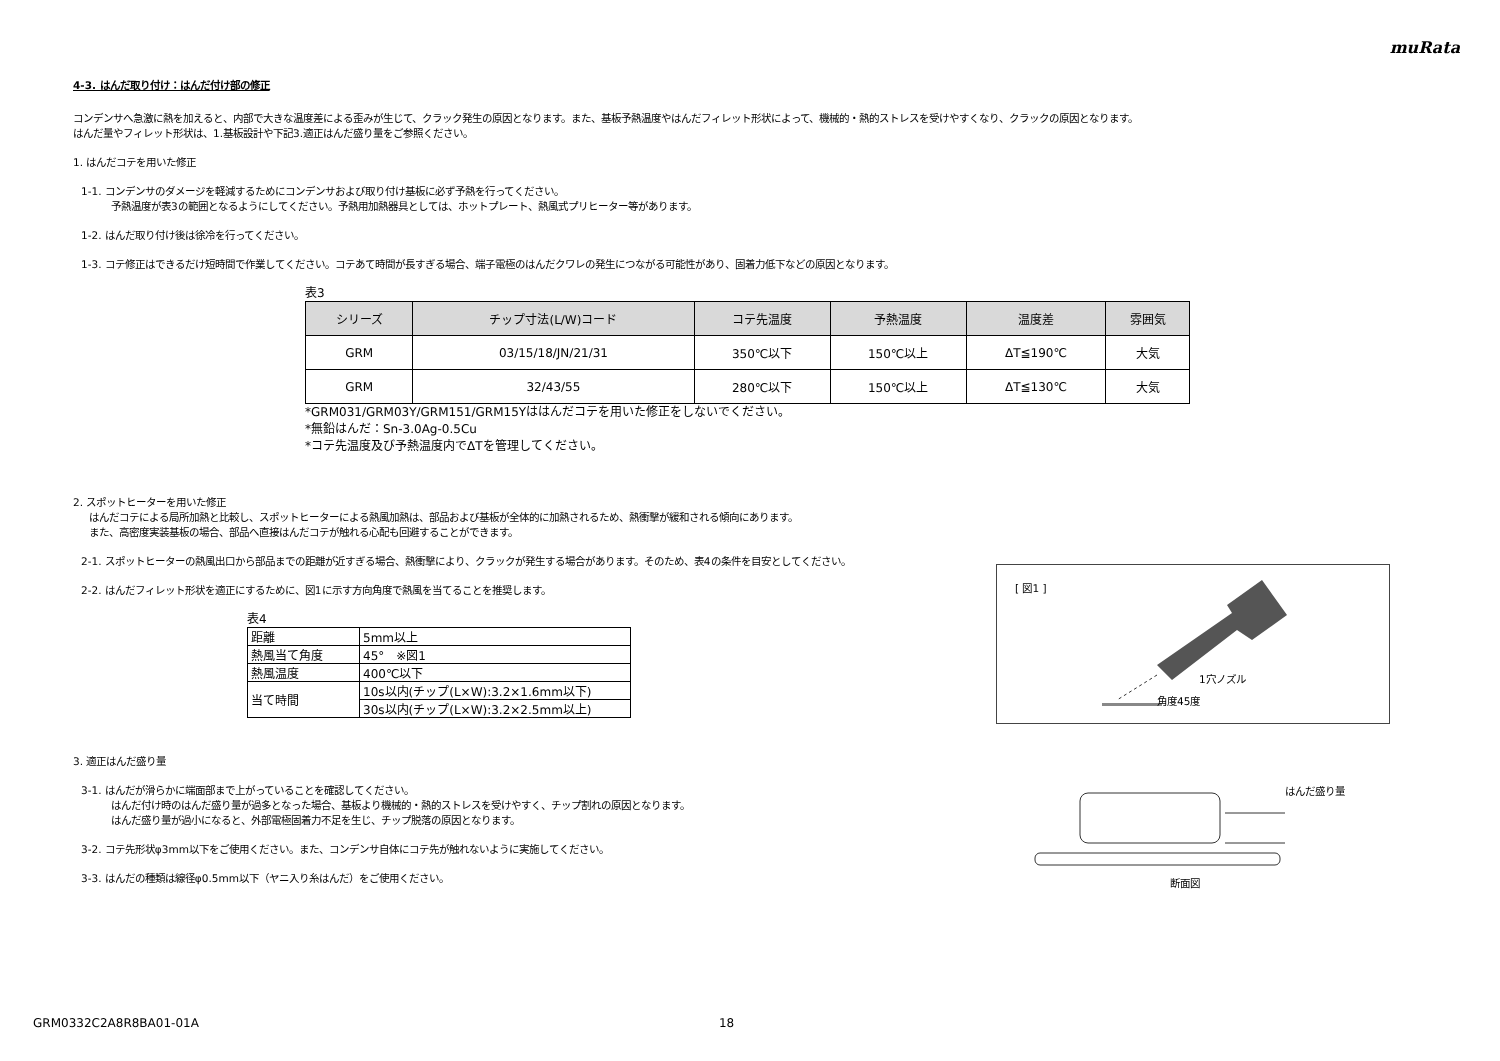muRata
4-3. はんだ取り付け：はんだ付け部の修正
コンデンサへ急激に熱を加えると、内部で大きな温度差による歪みが生じて、クラック発生の原因となります。また、基板予熱温度やはんだフィレット形状によって、機械的・熱的ストレスを受けやすくなり、クラックの原因となります。
はんだ量やフィレット形状は、1.基板設計や下記3.適正はんだ盛り量をご参照ください。
1. はんだコテを用いた修正
1-1. コンデンサのダメージを軽減するためにコンデンサおよび取り付け基板に必ず予熱を行ってください。
予熱温度が表3の範囲となるようにしてください。予熱用加熱器具としては、ホットプレート、熱風式プリヒーター等があります。
1-2. はんだ取り付け後は徐冷を行ってください。
1-3. コテ修正はできるだけ短時間で作業してください。コテあて時間が長すぎる場合、端子電極のはんだクワレの発生につながる可能性があり、固着力低下などの原因となります。
表3
| シリーズ | チップ寸法(L/W)コード | コテ先温度 | 予熱温度 | 温度差 | 雰囲気 |
| --- | --- | --- | --- | --- | --- |
| GRM | 03/15/18/JN/21/31 | 350℃以下 | 150℃以上 | ΔT≦190℃ | 大気 |
| GRM | 32/43/55 | 280℃以下 | 150℃以上 | ΔT≦130℃ | 大気 |
*GRM031/GRM03Y/GRM151/GRM15Yははんだコテを用いた修正をしないでください。
*無鉛はんだ：Sn-3.0Ag-0.5Cu
*コテ先温度及び予熱温度内でΔTを管理してください。
2. スポットヒーターを用いた修正
はんだコテによる局所加熱と比較し、スポットヒーターによる熱風加熱は、部品および基板が全体的に加熱されるため、熱衝撃が緩和される傾向にあります。
また、高密度実装基板の場合、部品へ直接はんだコテが触れる心配も回避することができます。
2-1. スポットヒーターの熱風出口から部品までの距離が近すぎる場合、熱衝撃により、クラックが発生する場合があります。そのため、表4の条件を目安としてください。
2-2. はんだフィレット形状を適正にするために、図1に示す方向角度で熱風を当てることを推奨します。
表4
| 距離 | 5mm以上 |
| 熱風当て角度 | 45° ※図1 |
| 熱風温度 | 400℃以下 |
| 当て時間 | 10s以内(チップ(L×W):3.2×1.6mm以下) |
| | 30s以内(チップ(L×W):3.2×2.5mm以上) |
[ 図1 ]
1穴ノズル
角度45度
3. 適正はんだ盛り量
3-1. はんだが滑らかに端面部まで上がっていることを確認してください。
はんだ付け時のはんだ盛り量が過多となった場合、基板より機械的・熱的ストレスを受けやすく、チップ割れの原因となります。
はんだ盛り量が過小になると、外部電極固着力不足を生じ、チップ脱落の原因となります。
3-2. コテ先形状φ3mm以下をご使用ください。また、コンデンサ自体にコテ先が触れないように実施してください。
3-3. はんだの種類は線径φ0.5mm以下（ヤニ入り糸はんだ）をご使用ください。
はんだ盛り量
断面図
GRM0332C2A8R8BA01-01A 18